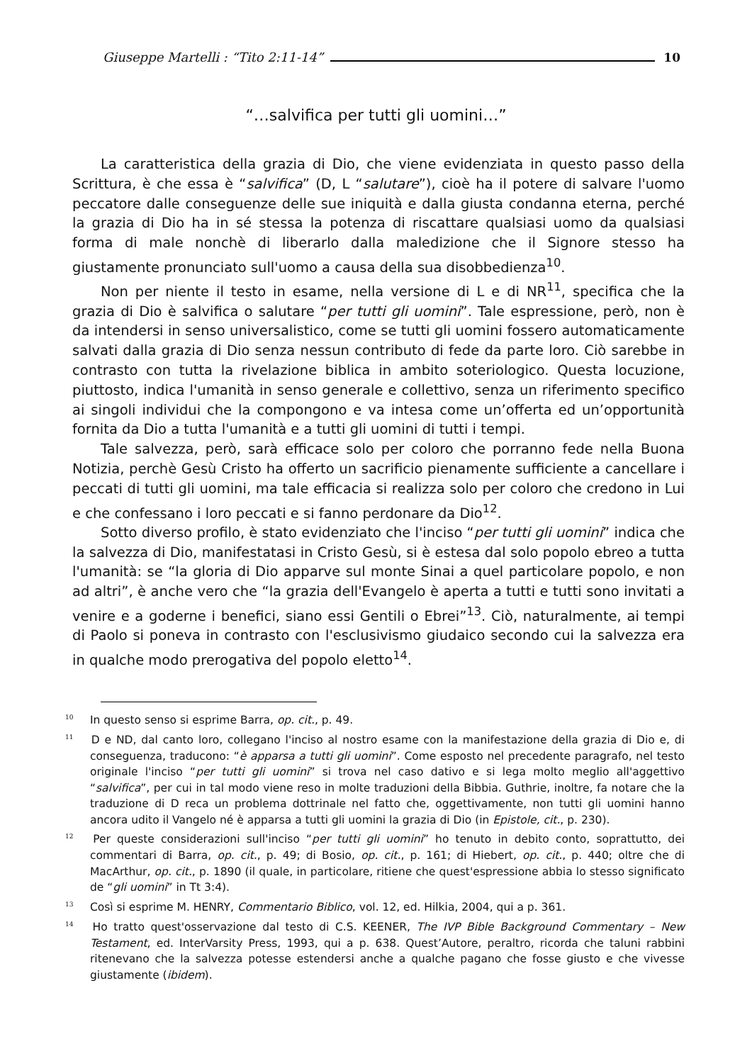Giuseppe Martelli : “Tito 2:11-14” 10
“…salvifica per tutti gli uomini…”
La caratteristica della grazia di Dio, che viene evidenziata in questo passo della Scrittura, è che essa è “salvifica” (D, L “salutare”), cioè ha il potere di salvare l'uomo peccatore dalle conseguenze delle sue iniquità e dalla giusta condanna eterna, perché la grazia di Dio ha in sé stessa la potenza di riscattare qualsiasi uomo da qualsiasi forma di male nonchè di liberarlo dalla maledizione che il Signore stesso ha giustamente pronunciato sull'uomo a causa della sua disobbedienza<sup>10</sup>.
Non per niente il testo in esame, nella versione di L e di NR<sup>11</sup>, specifica che la grazia di Dio è salvifica o salutare “per tutti gli uomini”. Tale espressione, però, non è da intendersi in senso universalistico, come se tutti gli uomini fossero automaticamente salvati dalla grazia di Dio senza nessun contributo di fede da parte loro. Ciò sarebbe in contrasto con tutta la rivelazione biblica in ambito soteriologico. Questa locuzione, piuttosto, indica l'umanità in senso generale e collettivo, senza un riferimento specifico ai singoli individui che la compongono e va intesa come un’offerta ed un’opportunità fornita da Dio a tutta l'umanità e a tutti gli uomini di tutti i tempi.
Tale salvezza, però, sarà efficace solo per coloro che porranno fede nella Buona Notizia, perchè Gesù Cristo ha offerto un sacrificio pienamente sufficiente a cancellare i peccati di tutti gli uomini, ma tale efficacia si realizza solo per coloro che credono in Lui e che confessano i loro peccati e si fanno perdonare da Dio<sup>12</sup>.
Sotto diverso profilo, è stato evidenziato che l'inciso “per tutti gli uomini” indica che la salvezza di Dio, manifestatasi in Cristo Gesù, si è estesa dal solo popolo ebreo a tutta l'umanità: se “la gloria di Dio apparve sul monte Sinai a quel particolare popolo, e non ad altri”, è anche vero che “la grazia dell'Evangelo è aperta a tutti e tutti sono invitati a venire e a goderne i benefici, siano essi Gentili o Ebrei”<sup>13</sup>. Ciò, naturalmente, ai tempi di Paolo si poneva in contrasto con l'esclusivismo giudaico secondo cui la salvezza era in qualche modo prerogativa del popolo eletto<sup>14</sup>.
<sup>10</sup> In questo senso si esprime Barra, op. cit., p. 49.
<sup>11</sup> D e ND, dal canto loro, collegano l'inciso al nostro esame con la manifestazione della grazia di Dio e, di conseguenza, traducono: “è apparsa a tutti gli uomini”. Come esposto nel precedente paragrafo, nel testo originale l'inciso “per tutti gli uomini” si trova nel caso dativo e si lega molto meglio all'aggettivo “salvifica”, per cui in tal modo viene reso in molte traduzioni della Bibbia. Guthrie, inoltre, fa notare che la traduzione di D reca un problema dottrinale nel fatto che, oggettivamente, non tutti gli uomini hanno ancora udito il Vangelo né è apparsa a tutti gli uomini la grazia di Dio (in Epistole, cit., p. 230).
<sup>12</sup> Per queste considerazioni sull'inciso “per tutti gli uomini” ho tenuto in debito conto, soprattutto, dei commentari di Barra, op. cit., p. 49; di Bosio, op. cit., p. 161; di Hiebert, op. cit., p. 440; oltre che di MacArthur, op. cit., p. 1890 (il quale, in particolare, ritiene che quest'espressione abbia lo stesso significato de “gli uomini” in Tt 3:4).
<sup>13</sup> Così si esprime M. HENRY, Commentario Biblico, vol. 12, ed. Hilkia, 2004, qui a p. 361.
<sup>14</sup> Ho tratto quest'osservazione dal testo di C.S. KEENER, The IVP Bible Background Commentary – New Testament, ed. InterVarsity Press, 1993, qui a p. 638. Quest’Autore, peraltro, ricorda che taluni rabbini ritenevano che la salvezza potesse estendersi anche a qualche pagano che fosse giusto e che vivesse giustamente (ibidem).